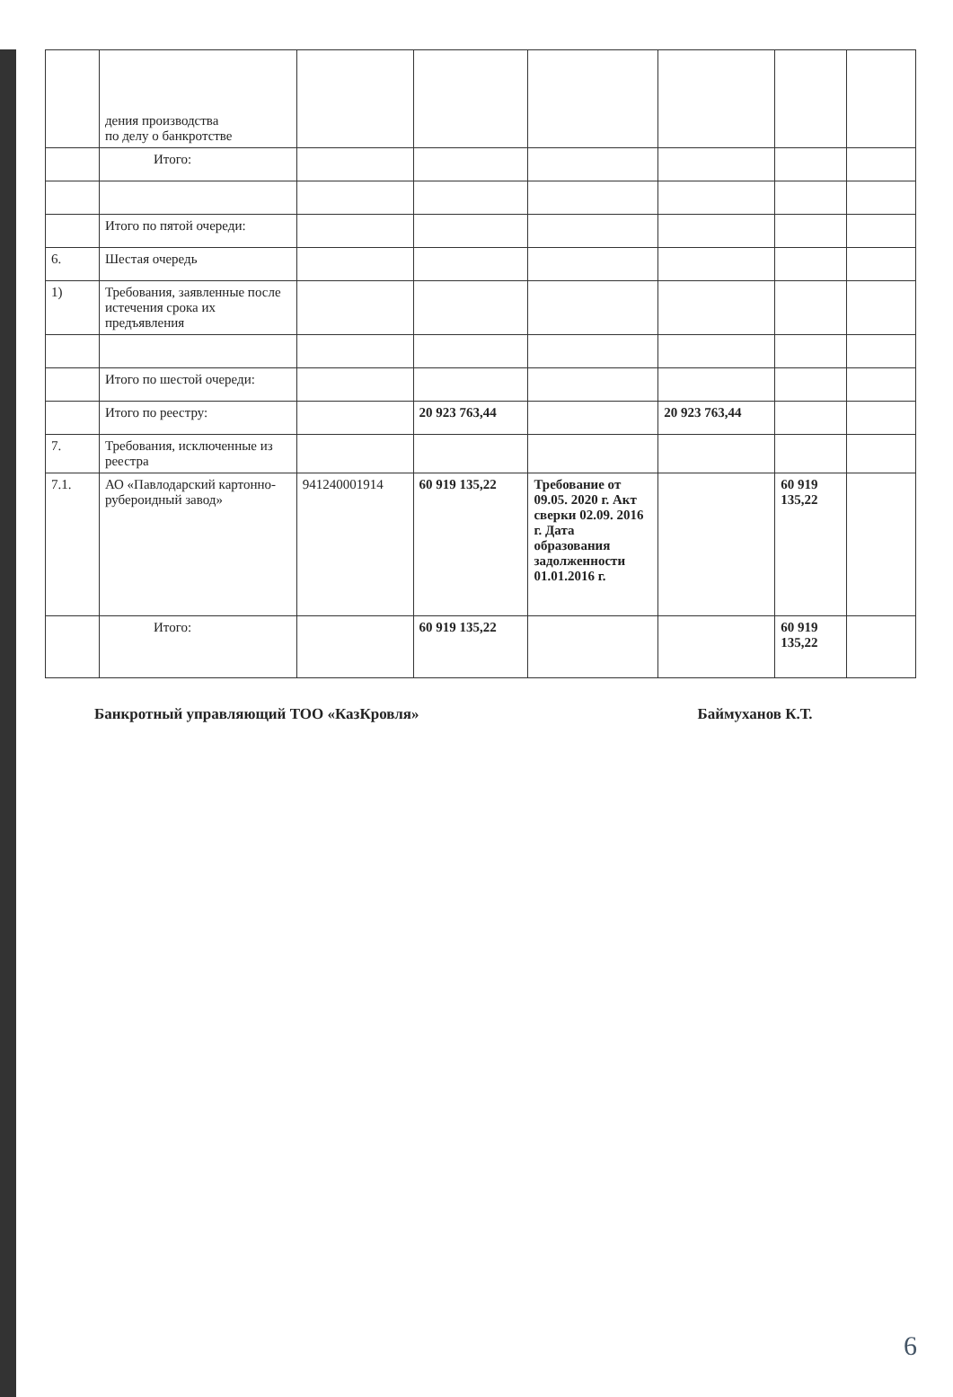| | дения производства по делу о банкротстве | | | | | | |
| | Итого: | | | | | | |
| | Итого по пятой очереди: | | | | | | |
| 6. | Шестая очередь | | | | | | |
| 1) | Требования, заявленные после истечения срока их предъявления | | | | | | |
| | Итого по шестой очереди: | | | | | | |
| | Итого по реестру: | | 20 923 763,44 | | 20 923 763,44 | | |
| 7. | Требования, исключенные из реестра | | | | | | |
| 7.1. | АО «Павлодарский картонно-рубероидный завод» | 941240001914 | 60 919 135,22 | Требование от 09.05. 2020 г. Акт сверки 02.09. 2016 г. Дата образования задолженности 01.01.2016 г. | | 60 919 135,22 | |
| | Итого: | | 60 919 135,22 | | | 60 919 135,22 | |
Банкротный управляющий ТОО «КазКровля» Баймуханов К.Т.
6